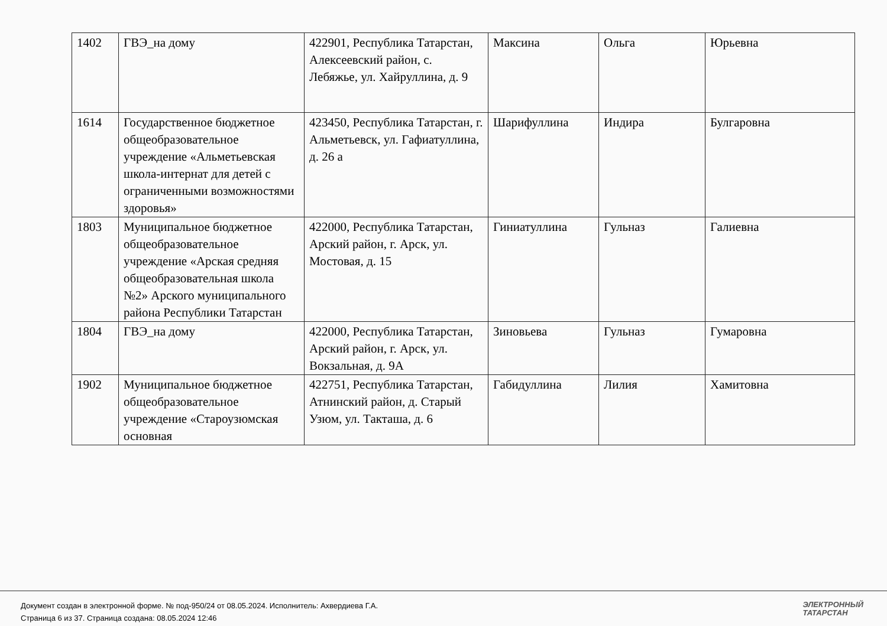| 1402 | ГВЭ_на дому | 422901, Республика Татарстан, Алексеевский район, с. Лебяжье, ул. Хайруллина, д. 9 | Максина | Ольга | Юрьевна |
| 1614 | Государственное бюджетное общеобразовательное учреждение «Альметьевская школа-интернат для детей с ограниченными возможностями здоровья» | 423450, Республика Татарстан, г. Альметьевск, ул. Гафиатуллина, д. 26 а | Шарифуллина | Индира | Булгаровна |
| 1803 | Муниципальное бюджетное общеобразовательное учреждение «Арская средняя общеобразовательная школа №2» Арского муниципального района Республики Татарстан | 422000, Республика Татарстан, Арский район, г. Арск, ул. Мостовая, д. 15 | Гиниатуллина | Гульназ | Галиевна |
| 1804 | ГВЭ_на дому | 422000, Республика Татарстан, Арский район, г. Арск, ул. Вокзальная, д. 9А | Зиновьева | Гульназ | Гумаровна |
| 1902 | Муниципальное бюджетное общеобразовательное учреждение «Староузюмская основная | 422751, Республика Татарстан, Атнинский район, д. Старый Узюм, ул. Такташа, д. 6 | Габидуллина | Лилия | Хамитовна |
Документ создан в электронной форме. № под-950/24 от 08.05.2024. Исполнитель: Ахвердиева Г.А.
Страница 6 из 37. Страница создана: 08.05.2024 12:46
ЭЛЕКТРОННЫЙ
ТАТАРСТАН